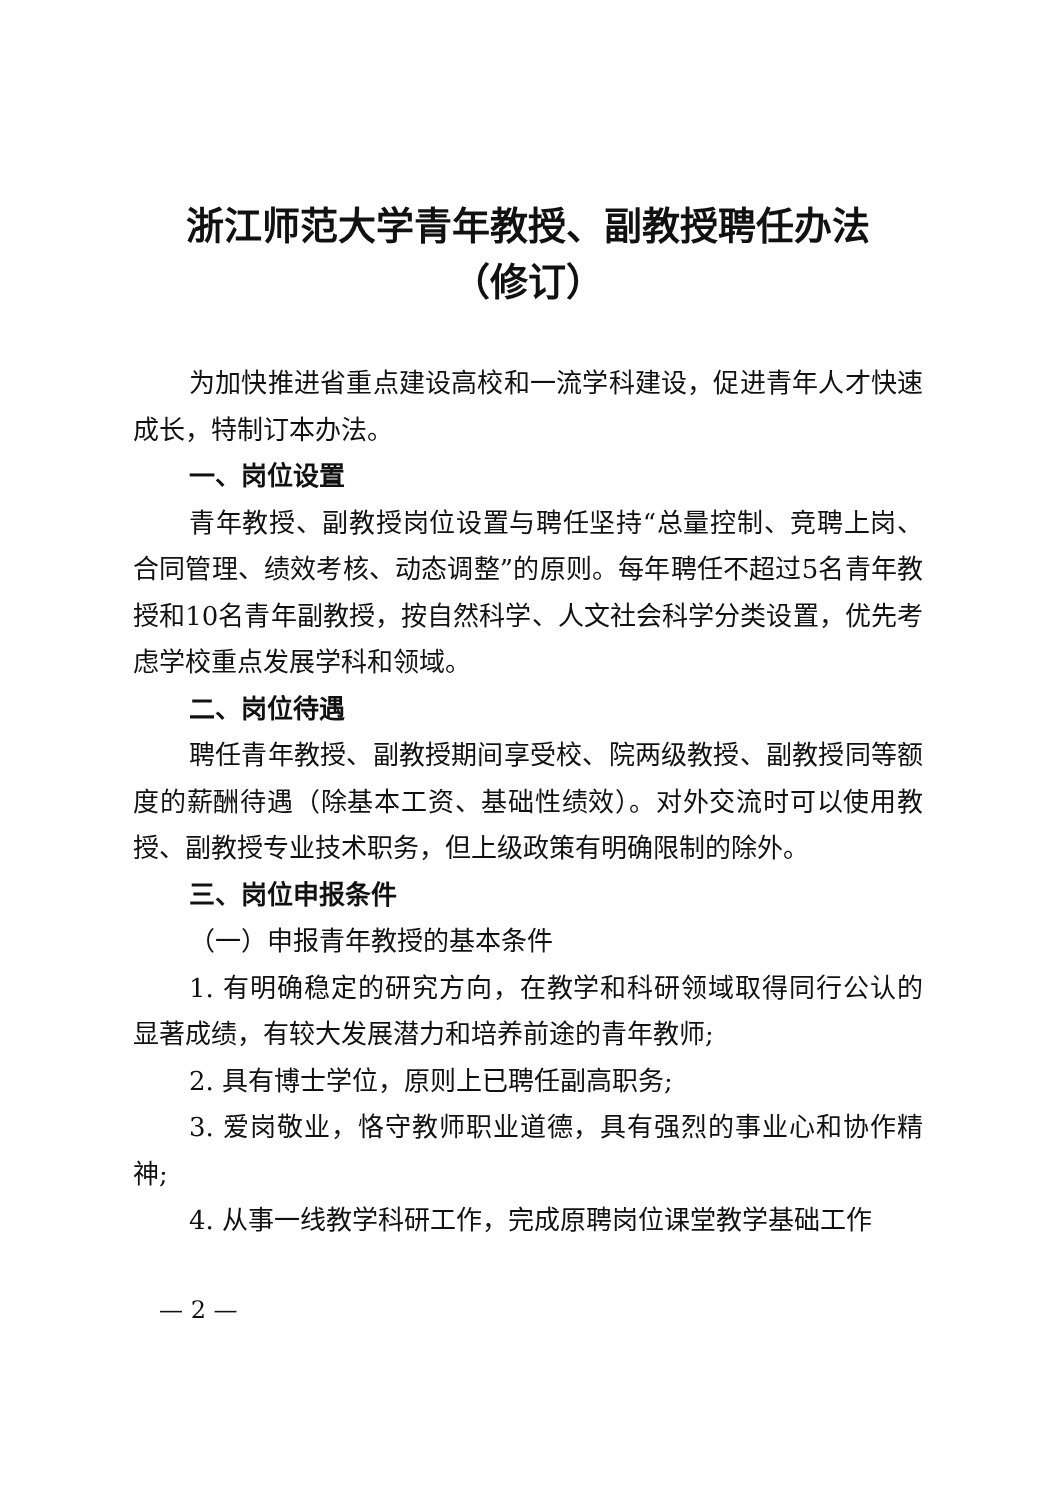浙江师范大学青年教授、副教授聘任办法
（修订）
为加快推进省重点建设高校和一流学科建设，促进青年人才快速成长，特制订本办法。
一、岗位设置
青年教授、副教授岗位设置与聘任坚持“总量控制、竞聘上岗、合同管理、绩效考核、动态调整”的原则。每年聘任不超过5名青年教授和10名青年副教授，按自然科学、人文社会科学分类设置，优先考虑学校重点发展学科和领域。
二、岗位待遇
聘任青年教授、副教授期间享受校、院两级教授、副教授同等额度的薪酬待遇（除基本工资、基础性绩效）。对外交流时可以使用教授、副教授专业技术职务，但上级政策有明确限制的除外。
三、岗位申报条件
（一）申报青年教授的基本条件
1. 有明确稳定的研究方向，在教学和科研领域取得同行公认的显著成绩，有较大发展潜力和培养前途的青年教师;
2. 具有博士学位，原则上已聘任副高职务;
3. 爱岗敬业，恪守教师职业道德，具有强烈的事业心和协作精神;
4. 从事一线教学科研工作，完成原聘岗位课堂教学基础工作
— 2 —